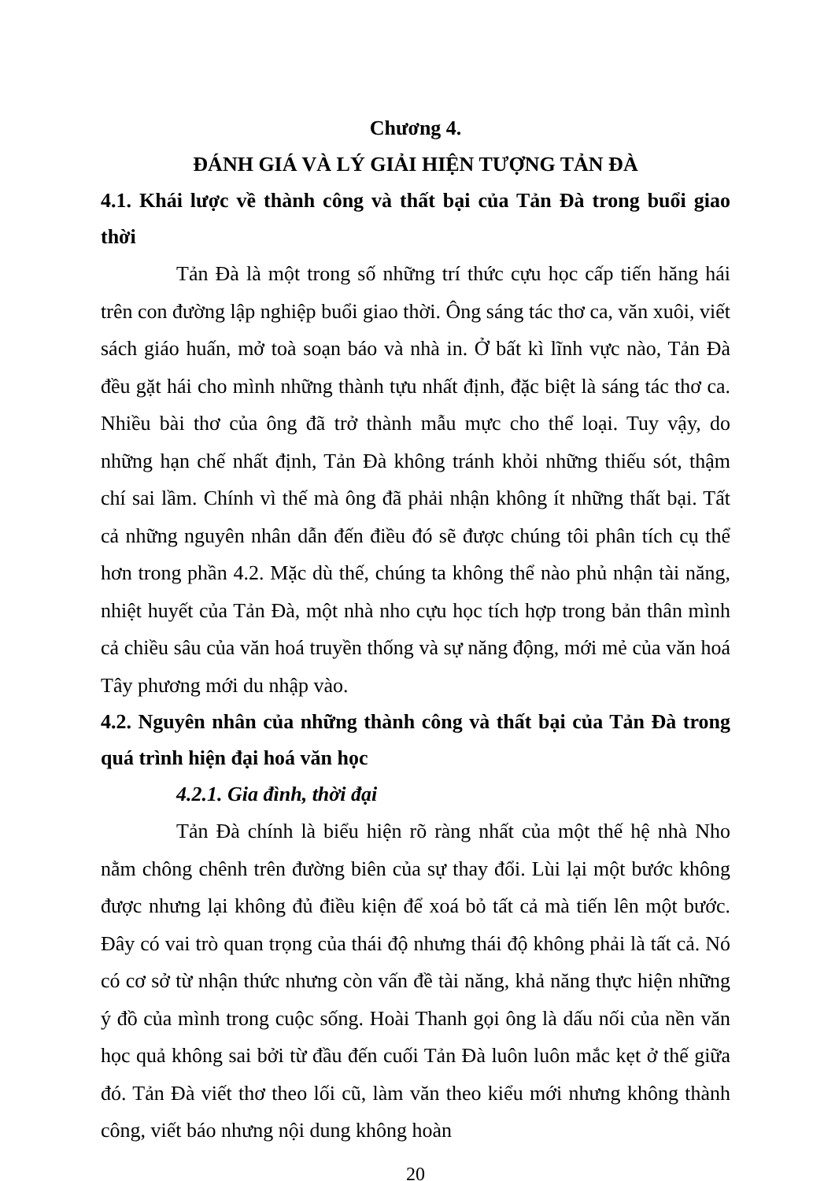Chương 4.
ĐÁNH GIÁ VÀ LÝ GIẢI HIỆN TƯỢNG TẢN ĐÀ
4.1. Khái lược về thành công và thất bại của Tản Đà trong buổi giao thời
Tản Đà là một trong số những trí thức cựu học cấp tiến hăng hái trên con đường lập nghiệp buổi giao thời. Ông sáng tác thơ ca, văn xuôi, viết sách giáo huấn, mở toà soạn báo và nhà in. Ở bất kì lĩnh vực nào, Tản Đà đều gặt hái cho mình những thành tựu nhất định, đặc biệt là sáng tác thơ ca. Nhiều bài thơ của ông đã trở thành mẫu mực cho thể loại. Tuy vậy, do những hạn chế nhất định, Tản Đà không tránh khỏi những thiếu sót, thậm chí sai lầm. Chính vì thế mà ông đã phải nhận không ít những thất bại. Tất cả những nguyên nhân dẫn đến điều đó sẽ được chúng tôi phân tích cụ thể hơn trong phần 4.2. Mặc dù thế, chúng ta không thể nào phủ nhận tài năng, nhiệt huyết của Tản Đà, một nhà nho cựu học tích hợp trong bản thân mình cả chiều sâu của văn hoá truyền thống và sự năng động, mới mẻ của văn hoá Tây phương mới du nhập vào.
4.2. Nguyên nhân của những thành công và thất bại của Tản Đà trong quá trình hiện đại hoá văn học
4.2.1. Gia đình, thời đại
Tản Đà chính là biểu hiện rõ ràng nhất của một thế hệ nhà Nho nằm chông chênh trên đường biên của sự thay đổi. Lùi lại một bước không được nhưng lại không đủ điều kiện để xoá bỏ tất cả mà tiến lên một bước. Đây có vai trò quan trọng của thái độ nhưng thái độ không phải là tất cả. Nó có cơ sở từ nhận thức nhưng còn vấn đề tài năng, khả năng thực hiện những ý đồ của mình trong cuộc sống. Hoài Thanh gọi ông là dấu nối của nền văn học quả không sai bởi từ đầu đến cuối Tản Đà luôn luôn mắc kẹt ở thế giữa đó. Tản Đà viết thơ theo lối cũ, làm văn theo kiểu mới nhưng không thành công, viết báo nhưng nội dung không hoàn
20